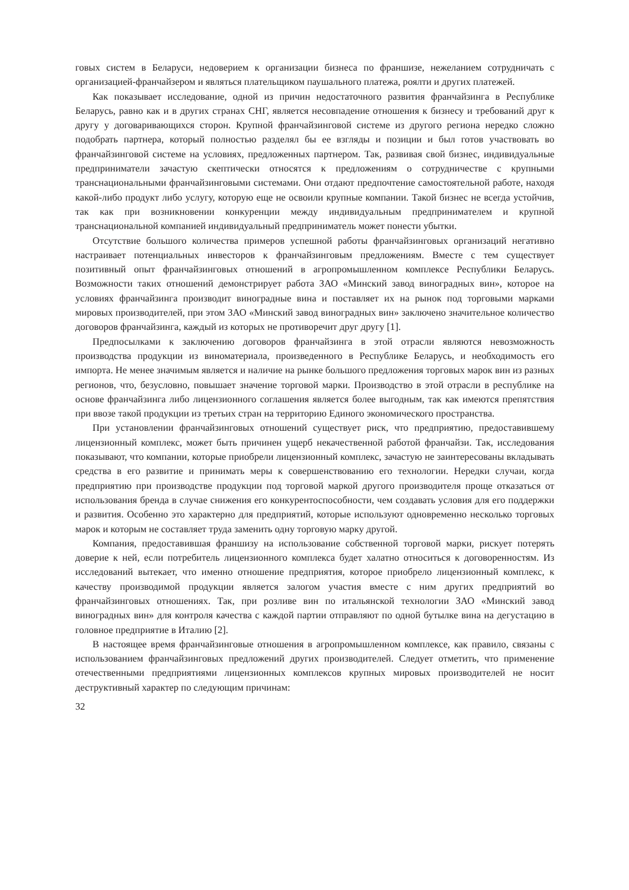говых систем в Беларуси, недоверием к организации бизнеса по франшизе, нежеланием сотрудничать с организацией-франчайзером и являться плательщиком паушального платежа, роялти и других платежей.
Как показывает исследование, одной из причин недостаточного развития франчайзинга в Республике Беларусь, равно как и в других странах СНГ, является несовпадение отношения к бизнесу и требований друг к другу у договаривающихся сторон. Крупной франчайзинговой системе из другого региона нередко сложно подобрать партнера, который полностью разделял бы ее взгляды и позиции и был готов участвовать во франчайзинговой системе на условиях, предложенных партнером. Так, развивая свой бизнес, индивидуальные предприниматели зачастую скептически относятся к предложениям о сотрудничестве с крупными транснациональными франчайзинговыми системами. Они отдают предпочтение самостоятельной работе, находя какой-либо продукт либо услугу, которую еще не освоили крупные компании. Такой бизнес не всегда устойчив, так как при возникновении конкуренции между индивидуальным предпринимателем и крупной транснациональной компанией индивидуальный предприниматель может понести убытки.
Отсутствие большого количества примеров успешной работы франчайзинговых организаций негативно настраивает потенциальных инвесторов к франчайзинговым предложениям. Вместе с тем существует позитивный опыт франчайзинговых отношений в агропромышленном комплексе Республики Беларусь. Возможности таких отношений демонстрирует работа ЗАО «Минский завод виноградных вин», которое на условиях франчайзинга производит виноградные вина и поставляет их на рынок под торговыми марками мировых производителей, при этом ЗАО «Минский завод виноградных вин» заключено значительное количество договоров франчайзинга, каждый из которых не противоречит друг другу [1].
Предпосылками к заключению договоров франчайзинга в этой отрасли являются невозможность производства продукции из виноматериала, произведенного в Республике Беларусь, и необходимость его импорта. Не менее значимым является и наличие на рынке большого предложения торговых марок вин из разных регионов, что, безусловно, повышает значение торговой марки. Производство в этой отрасли в республике на основе франчайзинга либо лицензионного соглашения является более выгодным, так как имеются препятствия при ввозе такой продукции из третьих стран на территорию Единого экономического пространства.
При установлении франчайзинговых отношений существует риск, что предприятию, предоставившему лицензионный комплекс, может быть причинен ущерб некачественной работой франчайзи. Так, исследования показывают, что компании, которые приобрели лицензионный комплекс, зачастую не заинтересованы вкладывать средства в его развитие и принимать меры к совершенствованию его технологии. Нередки случаи, когда предприятию при производстве продукции под торговой маркой другого производителя проще отказаться от использования бренда в случае снижения его конкурентоспособности, чем создавать условия для его поддержки и развития. Особенно это характерно для предприятий, которые используют одновременно несколько торговых марок и которым не составляет труда заменить одну торговую марку другой.
Компания, предоставившая франшизу на использование собственной торговой марки, рискует потерять доверие к ней, если потребитель лицензионного комплекса будет халатно относиться к договоренностям. Из исследований вытекает, что именно отношение предприятия, которое приобрело лицензионный комплекс, к качеству производимой продукции является залогом участия вместе с ним других предприятий во франчайзинговых отношениях. Так, при розливе вин по итальянской технологии ЗАО «Минский завод виноградных вин» для контроля качества с каждой партии отправляют по одной бутылке вина на дегустацию в головное предприятие в Италию [2].
В настоящее время франчайзинговые отношения в агропромышленном комплексе, как правило, связаны с использованием франчайзинговых предложений других производителей. Следует отметить, что применение отечественными предприятиями лицензионных комплексов крупных мировых производителей не носит деструктивный характер по следующим причинам:
32